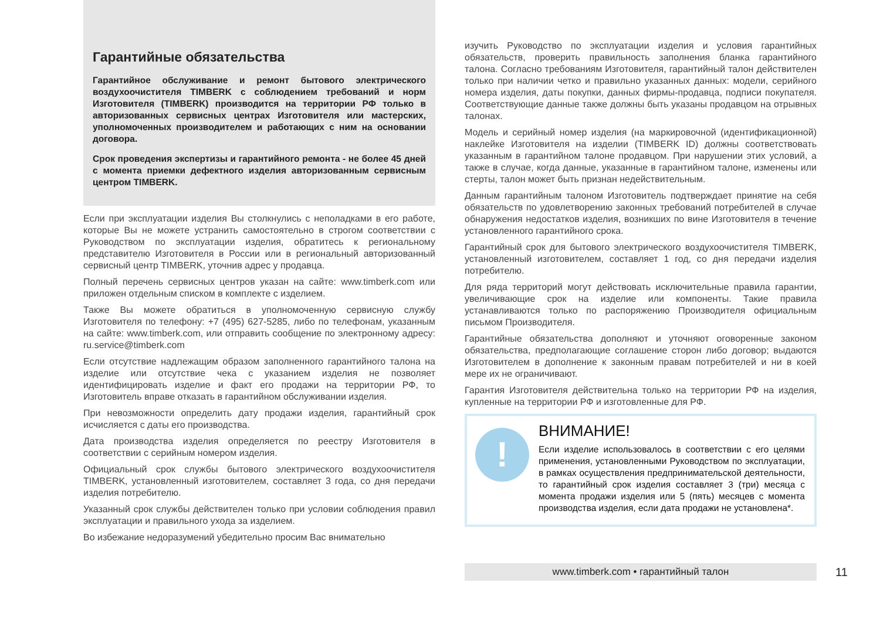Гарантийные обязательства
Гарантийное обслуживание и ремонт бытового электрического воздухоочистителя TIMBERK с соблюдением требований и норм Изготовителя (TIMBERK) производится на территории РФ только в авторизованных сервисных центрах Изготовителя или мастерских, уполномоченных производителем и работающих с ним на основании договора.
Срок проведения экспертизы и гарантийного ремонта - не более 45 дней с момента приемки дефектного изделия авторизованным сервисным центром TIMBERK.
Если при эксплуатации изделия Вы столкнулись с неполадками в его работе, которые Вы не можете устранить самостоятельно в строгом соответствии с Руководством по эксплуатации изделия, обратитесь к региональному представителю Изготовителя в России или в региональный авторизованный сервисный центр TIMBERK, уточнив адрес у продавца.
Полный перечень сервисных центров указан на сайте: www.timberk.com или приложен отдельным списком в комплекте с изделием.
Также Вы можете обратиться в уполномоченную сервисную службу Изготовителя по телефону: +7 (495) 627-5285, либо по телефонам, указанным на сайте: www.timberk.com, или отправить сообщение по электронному адресу: ru.service@timberk.com
Если отсутствие надлежащим образом заполненного гарантийного талона на изделие или отсутствие чека с указанием изделия не позволяет идентифицировать изделие и факт его продажи на территории РФ, то Изготовитель вправе отказать в гарантийном обслуживании изделия.
При невозможности определить дату продажи изделия, гарантийный срок исчисляется с даты его производства.
Дата производства изделия определяется по реестру Изготовителя в соответствии с серийным номером изделия.
Официальный срок службы бытового электрического воздухоочистителя TIMBERK, установленный изготовителем, составляет 3 года, со дня передачи изделия потребителю.
Указанный срок службы действителен только при условии соблюдения правил эксплуатации и правильного ухода за изделием.
Во избежание недоразумений убедительно просим Вас внимательно
изучить Руководство по эксплуатации изделия и условия гарантийных обязательств, проверить правильность заполнения бланка гарантийного талона. Согласно требованиям Изготовителя, гарантийный талон действителен только при наличии четко и правильно указанных данных: модели, серийного номера изделия, даты покупки, данных фирмы-продавца, подписи покупателя. Соответствующие данные также должны быть указаны продавцом на отрывных талонах.
Модель и серийный номер изделия (на маркировочной (идентификационной) наклейке Изготовителя на изделии (TIMBERK ID) должны соответствовать указанным в гарантийном талоне продавцом. При нарушении этих условий, а также в случае, когда данные, указанные в гарантийном талоне, изменены или стерты, талон может быть признан недействительным.
Данным гарантийным талоном Изготовитель подтверждает принятие на себя обязательств по удовлетворению законных требований потребителей в случае обнаружения недостатков изделия, возникших по вине Изготовителя в течение установленного гарантийного срока.
Гарантийный срок для бытового электрического воздухоочистителя TIMBERK, установленный изготовителем, составляет 1 год, со дня передачи изделия потребителю.
Для ряда территорий могут действовать исключительные правила гарантии, увеличивающие срок на изделие или компоненты. Такие правила устанавливаются только по распоряжению Производителя официальным письмом Производителя.
Гарантийные обязательства дополняют и уточняют оговоренные законом обязательства, предполагающие соглашение сторон либо договор; выдаются Изготовителем в дополнение к законным правам потребителей и ни в коей мере их не ограничивают.
Гарантия Изготовителя действительна только на территории РФ на изделия, купленные на территории РФ и изготовленные для РФ.
!
ВНИМАНИЕ!
Если изделие использовалось в соответствии с его целями применения, установленными Руководством по эксплуатации, в рамках осуществления предпринимательской деятельности, то гарантийный срок изделия составляет 3 (три) месяца с момента продажи изделия или 5 (пять) месяцев с момента производства изделия, если дата продажи не установлена*.
www.timberk.com • гарантийный талон
11